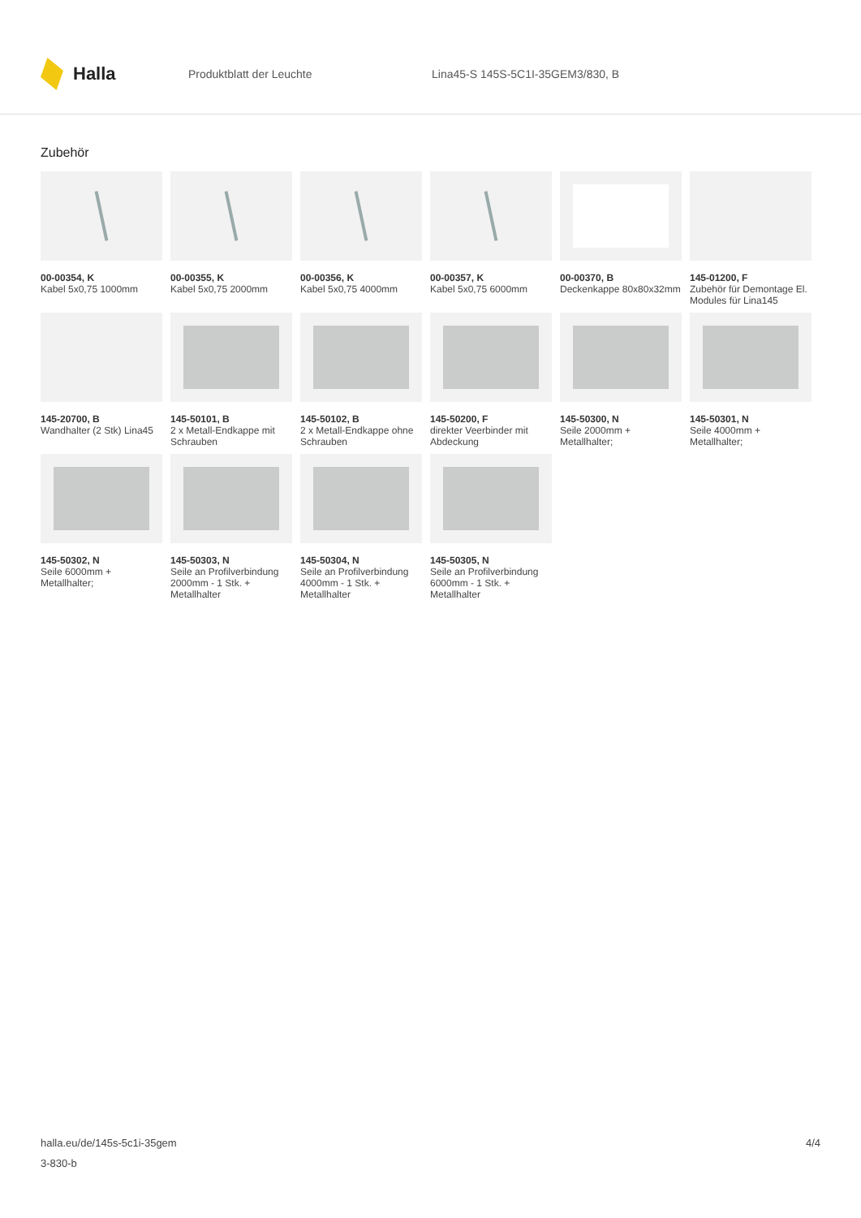Halla
Produktblatt der Leuchte
Lina45-S 145S-5C1I-35GEM3/830, B
Zubehör
00-00354, K
Kabel 5x0,75 1000mm
00-00355, K
Kabel 5x0,75 2000mm
00-00356, K
Kabel 5x0,75 4000mm
00-00357, K
Kabel 5x0,75 6000mm
00-00370, B
Deckenkappe 80x80x32mm
145-01200, F
Zubehör für Demontage El. Modules für Lina145
145-20700, B
Wandhalter (2 Stk) Lina45
145-50101, B
2 x Metall-Endkappe mit Schrauben
145-50102, B
2 x Metall-Endkappe ohne Schrauben
145-50200, F
direkter Veerbinder mit Abdeckung
145-50300, N
Seile 2000mm + Metallhalter;
145-50301, N
Seile 4000mm + Metallhalter;
145-50302, N
Seile 6000mm + Metallhalter;
145-50303, N
Seile an Profilverbindung 2000mm - 1 Stk. + Metallhalter
145-50304, N
Seile an Profilverbindung 4000mm - 1 Stk. + Metallhalter
145-50305, N
Seile an Profilverbindung 6000mm - 1 Stk. + Metallhalter
halla.eu/de/145s-5c1i-35gem
3-830-b
4/4